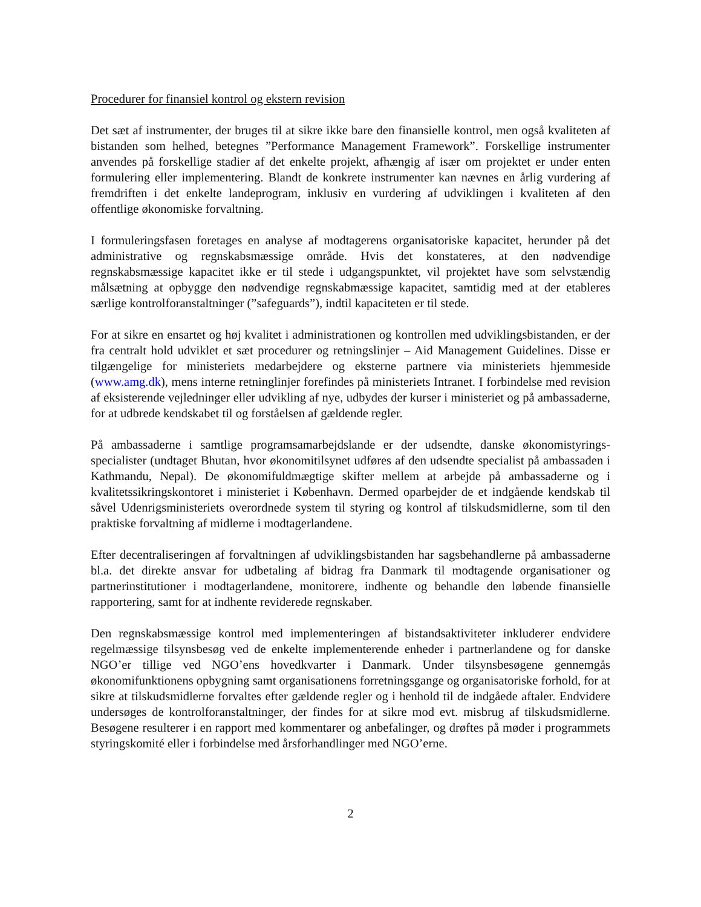Procedurer for finansiel kontrol og ekstern revision
Det sæt af instrumenter, der bruges til at sikre ikke bare den finansielle kontrol, men også kvaliteten af bistanden som helhed, betegnes ”Performance Management Framework”. Forskellige instrumenter anvendes på forskellige stadier af det enkelte projekt, afhængig af især om projektet er under enten formulering eller implementering. Blandt de konkrete instrumenter kan nævnes en årlig vurdering af fremdriften i det enkelte landeprogram, inklusiv en vurdering af udviklingen i kvaliteten af den offentlige økonomiske forvaltning.
I formuleringsfasen foretages en analyse af modtagerens organisatoriske kapacitet, herunder på det administrative og regnskabsmæssige område. Hvis det konstateres, at den nødvendige regnskabsmæssige kapacitet ikke er til stede i udgangspunktet, vil projektet have som selvstændig målsætning at opbygge den nødvendige regnskabmæssige kapacitet, samtidig med at der etableres særlige kontrolforanstaltninger (”safeguards”), indtil kapaciteten er til stede.
For at sikre en ensartet og høj kvalitet i administrationen og kontrollen med udviklingsbistanden, er der fra centralt hold udviklet et sæt procedurer og retningslinjer – Aid Management Guidelines. Disse er tilgængelige for ministeriets medarbejdere og eksterne partnere via ministeriets hjemmeside (www.amg.dk), mens interne retninglinjer forefindes på ministeriets Intranet. I forbindelse med revision af eksisterende vejledninger eller udvikling af nye, udbydes der kurser i ministeriet og på ambassaderne, for at udbrede kendskabet til og forståelsen af gældende regler.
På ambassaderne i samtlige programsamarbejdslande er der udsendte, danske økonomistyrings-specialister (undtaget Bhutan, hvor økonomitilsynet udføres af den udsendte specialist på ambassaden i Kathmandu, Nepal). De økonomifuldmægtige skifter mellem at arbejde på ambassaderne og i kvalitetssikringskontoret i ministeriet i København. Dermed oparbejder de et indgående kendskab til såvel Udenrigsministeriets overordnede system til styring og kontrol af tilskudsmidlerne, som til den praktiske forvaltning af midlerne i modtagerlandene.
Efter decentraliseringen af forvaltningen af udviklingsbistanden har sagsbehandlerne på ambassaderne bl.a. det direkte ansvar for udbetaling af bidrag fra Danmark til modtagende organisationer og partnerinstitutioner i modtagerlandene, monitorere, indhente og behandle den løbende finansielle rapportering, samt for at indhente reviderede regnskaber.
Den regnskabsmæssige kontrol med implementeringen af bistandsaktiviteter inkluderer endvidere regelmæssige tilsynsbesøg ved de enkelte implementerende enheder i partnerlandene og for danske NGO’er tillige ved NGO’ens hovedkvarter i Danmark. Under tilsynsbesøgene gennemgås økonomifunktionens opbygning samt organisationens forretningsgange og organisatoriske forhold, for at sikre at tilskudsmidlerne forvaltes efter gældende regler og i henhold til de indgåede aftaler. Endvidere undersøges de kontrolforanstaltninger, der findes for at sikre mod evt. misbrug af tilskudsmidlerne. Besøgene resulterer i en rapport med kommentarer og anbefalinger, og drøftes på møder i programmets styringskomité eller i forbindelse med årsforhandlinger med NGO’erne.
2